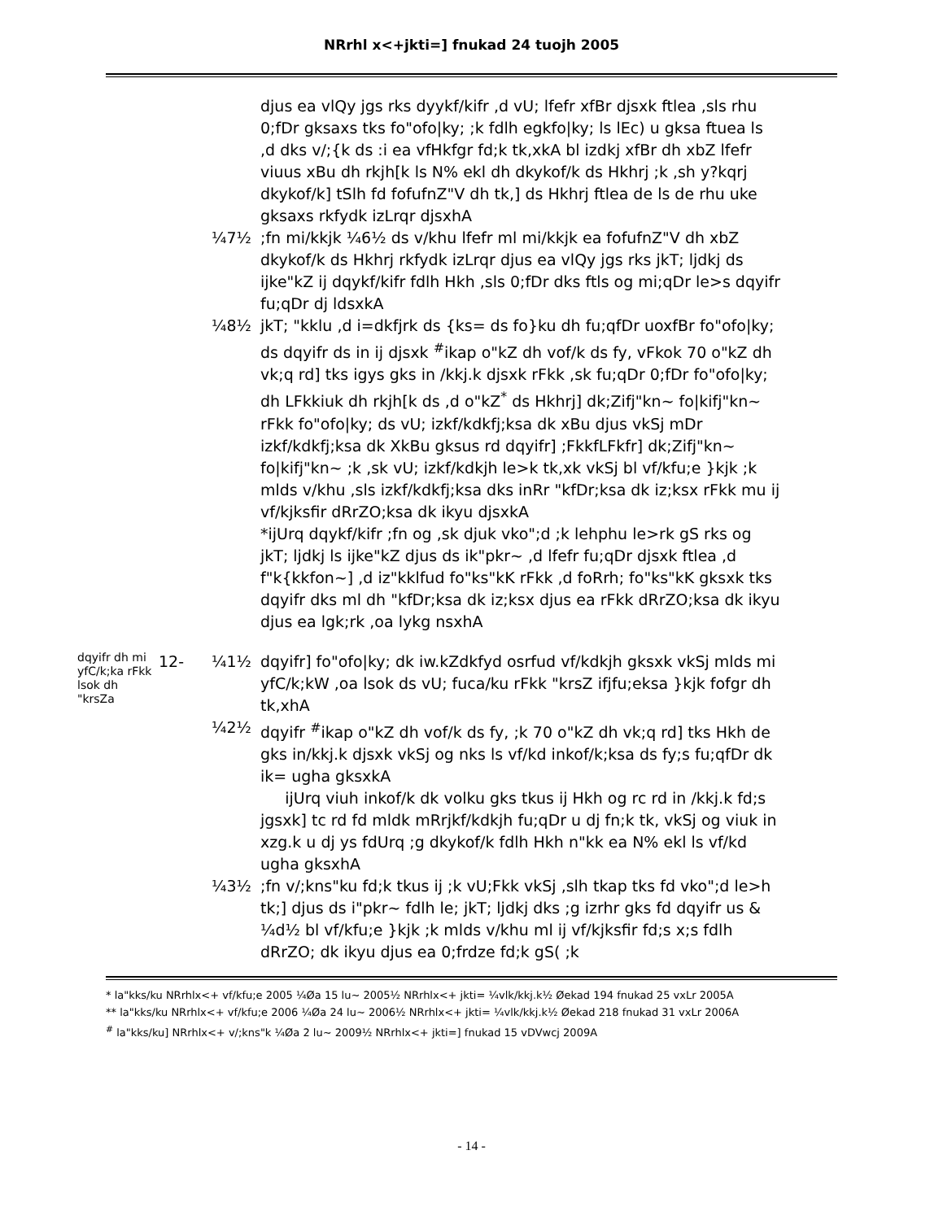NRrhl x<+jkti=] fnukad 24 tuojh 2005
djus ea vlQy jgs rks dyykf/kifr ,d vU; lfefr xfBr djsxk ftlea ,sls rhu 0;fDr gksaxs tks fo"ofo|ky; ;k fdlh egkfo|ky; ls lEc) u gksa ftuea ls ,d dks v/;{k ds :i ea vfHkfgr fd;k tk,xkA bl izdkj xfBr dh xbZ lfefr viuus xBu dh rkjh[k ls N% ekl dh dkykof/k ds Hkhrj ;k ,sh y?kqrj dkykof/k] tSlh fd fofufnZ"V dh tk,] ds Hkhrj ftlea de ls de rhu uke gksaxs rkfydk izLrqr djsxhA
¼7½ ;fn mi/kkjk ¼6½ ds v/khu lfefr ml mi/kkjk ea fofufnZ"V dh xbZ dkykof/k ds Hkhrj rkfydk izLrqr djus ea vlQy jgs rks jkT; ljdkj ds ijke"kZ ij dqykf/kifr fdlh Hkh ,sls 0;fDr dks ftls og mi;qDr le>s dqyifr fu;qDr dj ldsxkA
¼8½ jkT; "kklu ,d i=dkfjrk ds {ks= ds fo}ku dh fu;qfDr uoxfBr fo"ofo|ky; ds dqyifr ds in ij djsxk <sup>#</sup>ikap o"kZ dh vof/k ds fy, vFkok 70 o"kZ dh vk;q rd] tks igys gks in /kkj.k djsxk rFkk ,sk fu;qDr 0;fDr fo"ofo|ky; dh LFkkiuk dh rkjh[k ds ,d o"kZ<sup>*</sup> ds Hkhrj] dk;Zifj"kn~ fo|kifj"kn~ rFkk fo"ofo|ky; ds vU; izkf/kdkfj;ksa dk xBu djus vkSj mDr izkf/kdkfj;ksa dk XkBu gksus rd dqyifr] ;FkkfLFkfr] dk;Zifj"kn~ fo|kifj"kn~ ;k ,sk vU; izkf/kdkjh le>k tk,xk vkSj bl vf/kfu;e }kjk ;k mlds v/khu ,sls izkf/kdkfj;ksa dks inRr "kfDr;ksa dk iz;ksx rFkk mu ij vf/kjksfir dRrZO;ksa dk ikyu djsxkA
*ijUrq dqykf/kifr ;fn og ,sk djuk vko";d ;k lehphu le>rk gS rks og jkT; ljdkj ls ijke"kZ djus ds ik"pkr~ ,d lfefr fu;qDr djsxk ftlea ,d f"k{kkfon~] ,d iz"kklfud fo"ks"kK rFkk ,d foRrh; fo"ks"kK gksxk tks dqyifr dks ml dh "kfDr;ksa dk iz;ksx djus ea rFkk dRrZO;ksa dk ikyu djus ea lgk;rk ,oa lykg nsxhA
dqyifr dh mi yfC/k;ka rFkk lsok dh "krsZa
12- ¼1½ dqyifr] fo"ofo|ky; dk iw.kZdkfyd osrfud vf/kdkjh gksxk vkSj mlds mi yfC/k;kW ,oa lsok ds vU; fuca/ku rFkk "krsZ ifjfu;eksa }kjk fofgr dh tk,xhA
¼2½ dqyifr <sup>#</sup>ikap o"kZ dh vof/k ds fy, ;k 70 o"kZ dh vk;q rd] tks Hkh de gks in/kkj.k djsxk vkSj og nks ls vf/kd inkof/k;ksa ds fy;s fu;qfDr dk ik= ugha gksxkA
ijUrq viuh inkof/k dk volku gks tkus ij Hkh og rc rd in /kkj.k fd;s jgsxk] tc rd fd mldk mRrjkf/kdkjh fu;qDr u dj fn;k tk, vkSj og viuk in xzg.k u dj ys fdUrq ;g dkykof/k fdlh Hkh n"kk ea N% ekl ls vf/kd ugha gksxhA
¼3½ ;fn v/;kns"ku fd;k tkus ij ;k vU;Fkk vkSj ,slh tkap tks fd vko";d le>h tk;] djus ds i"pkr~ fdlh le; jkT; ljdkj dks ;g izrhr gks fd dqyifr us &
¼d½ bl vf/kfu;e }kjk ;k mlds v/khu ml ij vf/kjksfir fd;s x;s fdlh dRrZO; dk ikyu djus ea 0;frdze fd;k gS( ;k
* la"kks/ku NRrhlx<+ vf/kfu;e 2005 ¼Øa 15 lu~ 2005½ NRrhlx<+ jkti= ¼vlk/kkj.k½ Øekad 194 fnukad 25 vxLr 2005A
** la"kks/ku NRrhlx<+ vf/kfu;e 2006 ¼Øa 24 lu~ 2006½ NRrhlx<+ jkti= ¼vlk/kkj.k½ Øekad 218 fnukad 31 vxLr 2006A
<sup>#</sup> la"kks/ku] NRrhlx<+ v/;kns"k ¼Øa 2 lu~ 2009½ NRrhlx<+ jkti=] fnukad 15 vDVwcj 2009A
- 14 -